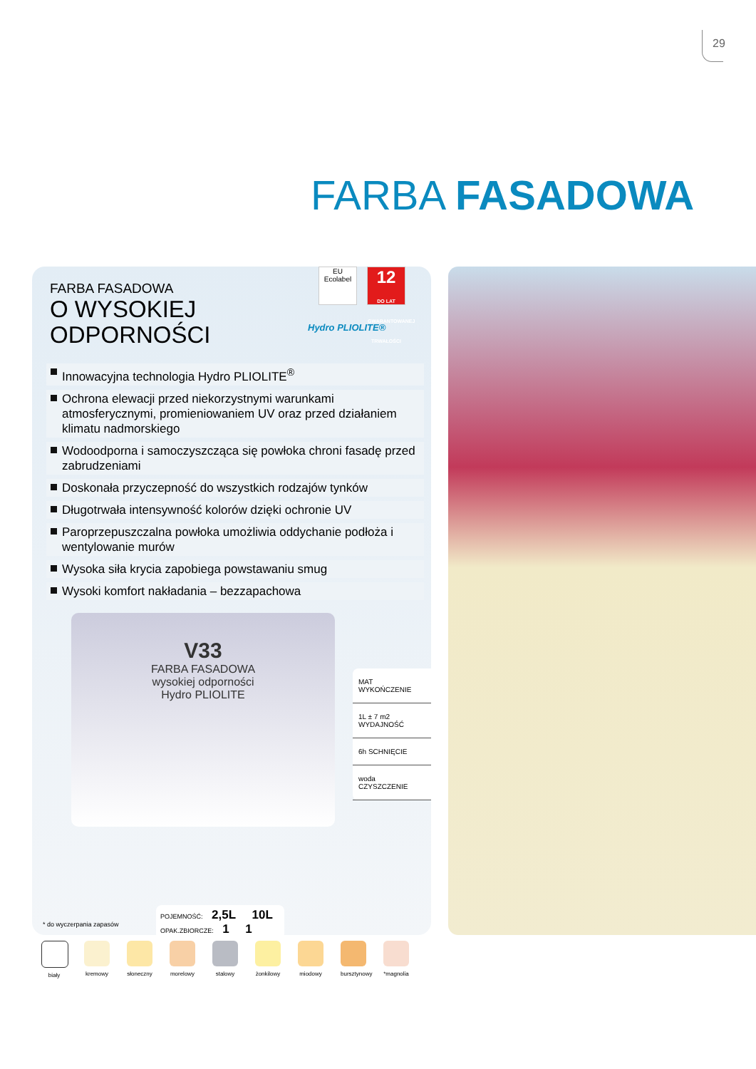29
FARBA FASADOWA
FARBA FASADOWA
O WYSOKIEJ
ODPORNOŚCI
EU Ecolabel
12
DO LAT GWARANTOWANEJ TRWAŁOŚCI
Hydro PLIOLITE®
Innowacyjna technologia Hydro PLIOLITE<sup>®</sup>
Ochrona elewacji przed niekorzystnymi warunkami atmosferycznymi, promieniowaniem UV oraz przed działaniem klimatu nadmorskiego
Wodoodporna i samoczyszcząca się powłoka chroni fasadę przed zabrudzeniami
Doskonała przyczepność do wszystkich rodzajów tynków
Długotrwała intensywność kolorów dzięki ochronie UV
Paroprzepuszczalna powłoka umożliwia oddychanie podłoża i wentylowanie murów
Wysoka siła krycia zapobiega powstawaniu smug
Wysoki komfort nakładania – bezzapachowa
V33
FARBA FASADOWA
wysokiej odporności
Hydro PLIOLITE
MAT WYKOŃCZENIE
1L ± 7 m2 WYDAJNOŚĆ
6h SCHNIĘCIE
woda CZYSZCZENIE
* do wyczerpania zapasów
POJEMNOŚĆ: 2,5L 10L
OPAK.ZBIORCZE: 1 1
biały kremowy słoneczny
morelowy
stalowy żonkilowy
miodowy bursztynowy
*magnolia